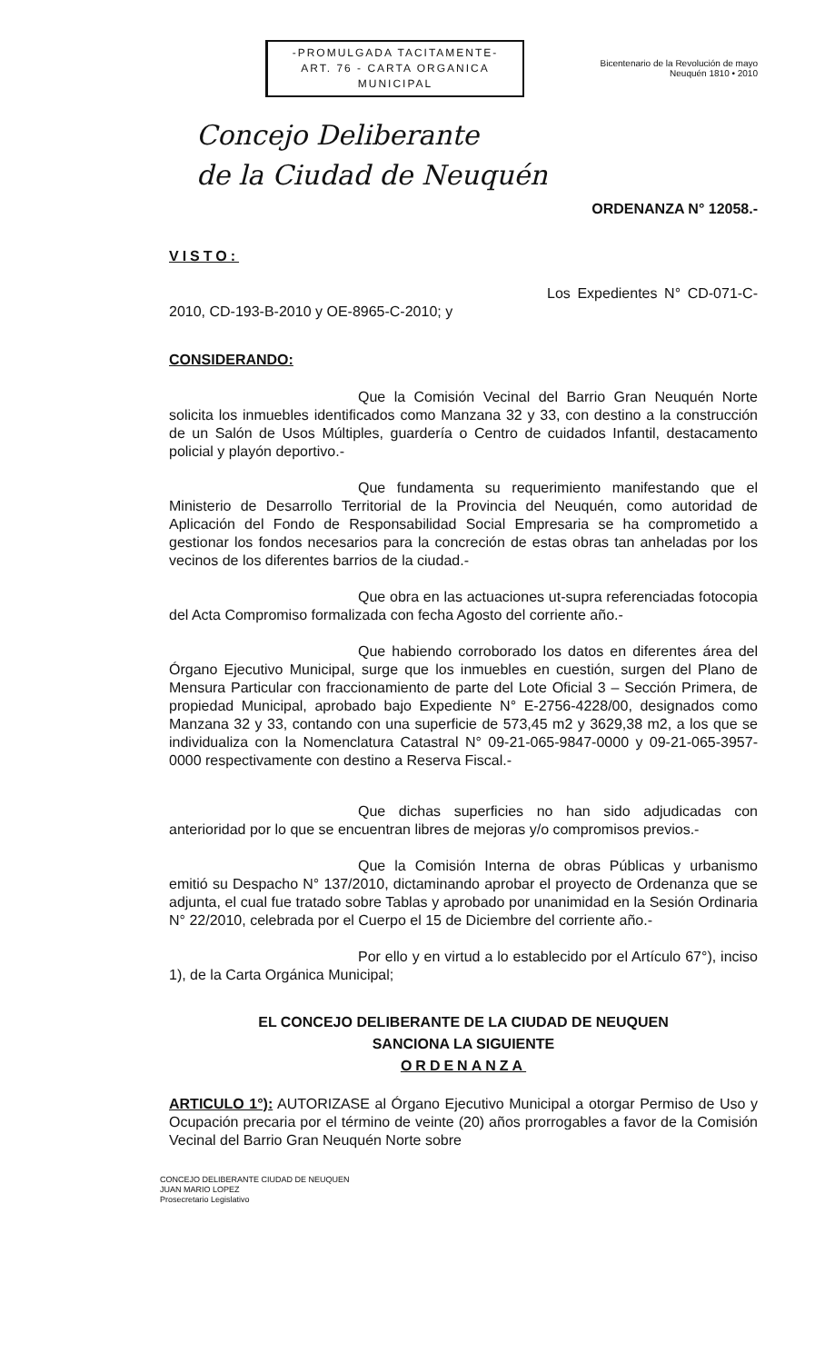-PROMULGADA TACITAMENTE-
ART. 76 - CARTA ORGANICA
MUNICIPAL
Bicentenario de la Revolución de mayo
Neuquén 1810 • 2010
Concejo Deliberante
de la Ciudad de Neuquén
ORDENANZA N° 12058.-
VISTO:
Los Expedientes N° CD-071-C-2010, CD-193-B-2010 y OE-8965-C-2010; y
CONSIDERANDO:
Que la Comisión Vecinal del Barrio Gran Neuquén Norte solicita los inmuebles identificados como Manzana 32 y 33, con destino a la construcción de un Salón de Usos Múltiples, guardería o Centro de cuidados Infantil, destacamento policial y playón deportivo.-
Que fundamenta su requerimiento manifestando que el Ministerio de Desarrollo Territorial de la Provincia del Neuquén, como autoridad de Aplicación del Fondo de Responsabilidad Social Empresaria se ha comprometido a gestionar los fondos necesarios para la concreción de estas obras tan anheladas por los vecinos de los diferentes barrios de la ciudad.-
Que obra en las actuaciones ut-supra referenciadas fotocopia del Acta Compromiso formalizada con fecha Agosto del corriente año.-
Que habiendo corroborado los datos en diferentes área del Órgano Ejecutivo Municipal, surge que los inmuebles en cuestión, surgen del Plano de Mensura Particular con fraccionamiento de parte del Lote Oficial 3 – Sección Primera, de propiedad Municipal, aprobado bajo Expediente N° E-2756-4228/00, designados como Manzana 32 y 33, contando con una superficie de 573,45 m2 y 3629,38 m2, a los que se individualiza con la Nomenclatura Catastral N° 09-21-065-9847-0000 y 09-21-065-3957-0000 respectivamente con destino a Reserva Fiscal.-
Que dichas superficies no han sido adjudicadas con anterioridad por lo que se encuentran libres de mejoras y/o compromisos previos.-
Que la Comisión Interna de obras Públicas y urbanismo emitió su Despacho N° 137/2010, dictaminando aprobar el proyecto de Ordenanza que se adjunta, el cual fue tratado sobre Tablas y aprobado por unanimidad en la Sesión Ordinaria N° 22/2010, celebrada por el Cuerpo el 15 de Diciembre del corriente año.-
Por ello y en virtud a lo establecido por el Artículo 67°), inciso 1), de la Carta Orgánica Municipal;
EL CONCEJO DELIBERANTE DE LA CIUDAD DE NEUQUEN
SANCIONA LA SIGUIENTE
ORDENANZA
ARTICULO 1°): AUTORIZASE al Órgano Ejecutivo Municipal a otorgar Permiso de Uso y Ocupación precaria por el término de veinte (20) años prorrogables a favor de la Comisión Vecinal del Barrio Gran Neuquén Norte sobre
CONCEJO DELIBERANTE CIUDAD DE NEUQUEN
JUAN MARIO LOPEZ
Prosecretario Legislativo